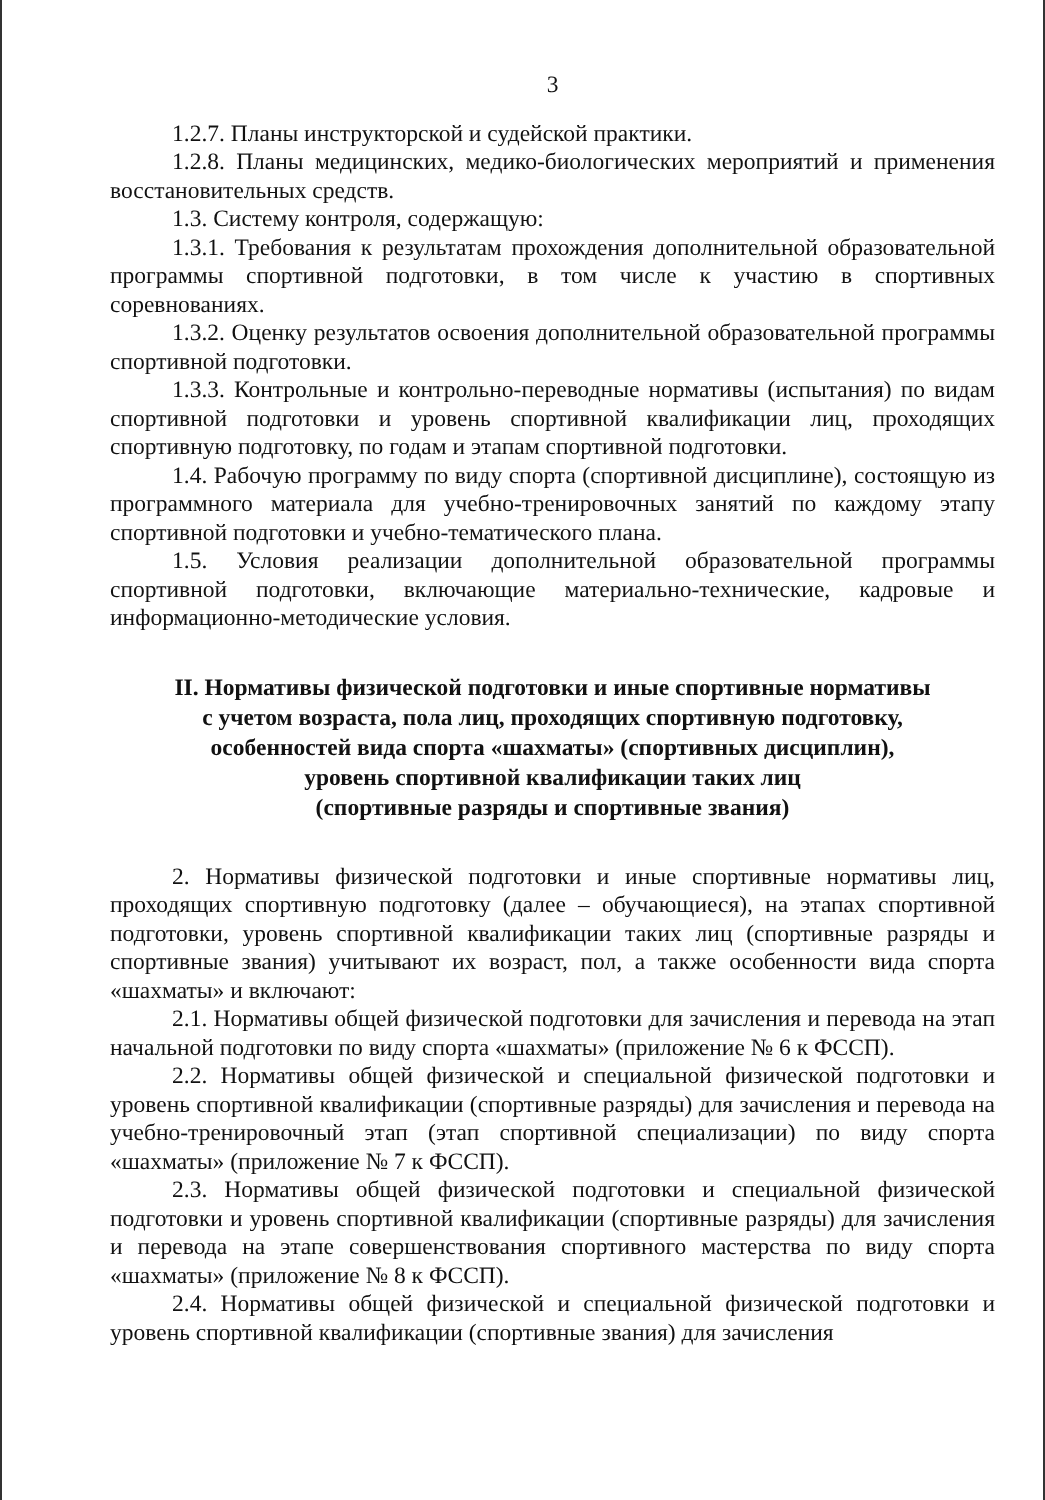3
1.2.7. Планы инструкторской и судейской практики.
1.2.8. Планы медицинских, медико-биологических мероприятий и применения восстановительных средств.
1.3. Систему контроля, содержащую:
1.3.1. Требования к результатам прохождения дополнительной образовательной программы спортивной подготовки, в том числе к участию в спортивных соревнованиях.
1.3.2. Оценку результатов освоения дополнительной образовательной программы спортивной подготовки.
1.3.3. Контрольные и контрольно-переводные нормативы (испытания) по видам спортивной подготовки и уровень спортивной квалификации лиц, проходящих спортивную подготовку, по годам и этапам спортивной подготовки.
1.4. Рабочую программу по виду спорта (спортивной дисциплине), состоящую из программного материала для учебно-тренировочных занятий по каждому этапу спортивной подготовки и учебно-тематического плана.
1.5. Условия реализации дополнительной образовательной программы спортивной подготовки, включающие материально-технические, кадровые и информационно-методические условия.
II. Нормативы физической подготовки и иные спортивные нормативы
с учетом возраста, пола лиц, проходящих спортивную подготовку,
особенностей вида спорта «шахматы» (спортивных дисциплин),
уровень спортивной квалификации таких лиц
(спортивные разряды и спортивные звания)
2. Нормативы физической подготовки и иные спортивные нормативы лиц, проходящих спортивную подготовку (далее – обучающиеся), на этапах спортивной подготовки, уровень спортивной квалификации таких лиц (спортивные разряды и спортивные звания) учитывают их возраст, пол, а также особенности вида спорта «шахматы» и включают:
2.1. Нормативы общей физической подготовки для зачисления и перевода на этап начальной подготовки по виду спорта «шахматы» (приложение № 6 к ФССП).
2.2. Нормативы общей физической и специальной физической подготовки и уровень спортивной квалификации (спортивные разряды) для зачисления и перевода на учебно-тренировочный этап (этап спортивной специализации) по виду спорта «шахматы» (приложение № 7 к ФССП).
2.3. Нормативы общей физической подготовки и специальной физической подготовки и уровень спортивной квалификации (спортивные разряды) для зачисления и перевода на этапе совершенствования спортивного мастерства по виду спорта «шахматы» (приложение № 8 к ФССП).
2.4. Нормативы общей физической и специальной физической подготовки и уровень спортивной квалификации (спортивные звания) для зачисления